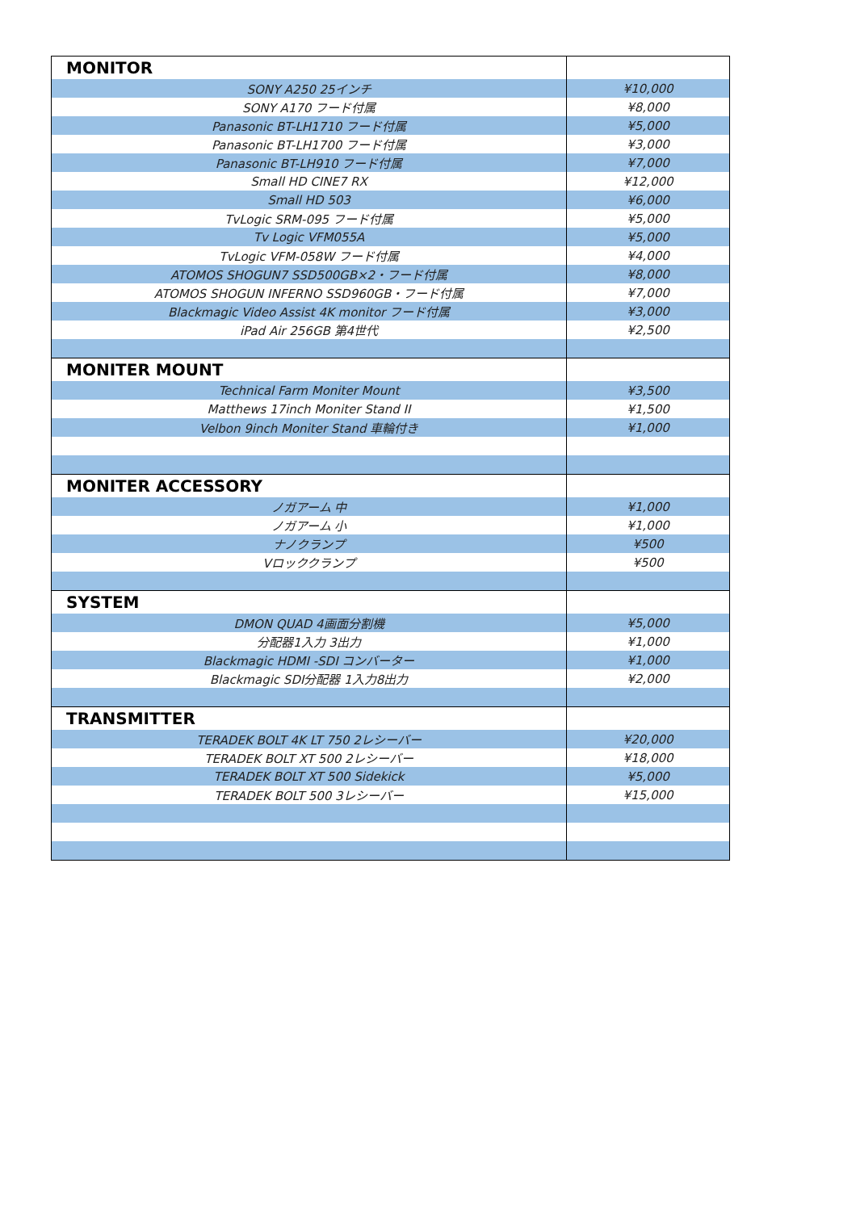| MONITOR | |
| --- | --- |
| SONY A250 25インチ | ¥10,000 |
| SONY A170 フード付属 | ¥8,000 |
| Panasonic BT-LH1710 フード付属 | ¥5,000 |
| Panasonic BT-LH1700 フード付属 | ¥3,000 |
| Panasonic BT-LH910 フード付属 | ¥7,000 |
| Small HD CINE7 RX | ¥12,000 |
| Small HD 503 | ¥6,000 |
| TvLogic SRM-095 フード付属 | ¥5,000 |
| Tv Logic VFM055A | ¥5,000 |
| TvLogic VFM-058W フード付属 | ¥4,000 |
| ATOMOS SHOGUN7 SSD500GB×2・フード付属 | ¥8,000 |
| ATOMOS SHOGUN INFERNO SSD960GB・フード付属 | ¥7,000 |
| Blackmagic Video Assist 4K monitor フード付属 | ¥3,000 |
| iPad Air 256GB 第4世代 | ¥2,500 |
| MONITER MOUNT | |
| Technical Farm Moniter Mount | ¥3,500 |
| Matthews 17inch Moniter Stand II | ¥1,500 |
| Velbon 9inch Moniter Stand 車輪付き | ¥1,000 |
| MONITER ACCESSORY | |
| ノガアーム 中 | ¥1,000 |
| ノガアーム 小 | ¥1,000 |
| ナノクランプ | ¥500 |
| Vロッククランプ | ¥500 |
| SYSTEM | |
| DMON QUAD 4画面分割機 | ¥5,000 |
| 分配器1入力 3出力 | ¥1,000 |
| Blackmagic HDMI -SDI コンバーター | ¥1,000 |
| Blackmagic SDI分配器 1入力8出力 | ¥2,000 |
| TRANSMITTER | |
| TERADEK BOLT 4K LT 750 2レシーバー | ¥20,000 |
| TERADEK BOLT XT 500 2レシーバー | ¥18,000 |
| TERADEK BOLT XT 500 Sidekick | ¥5,000 |
| TERADEK BOLT 500 3レシーバー | ¥15,000 |